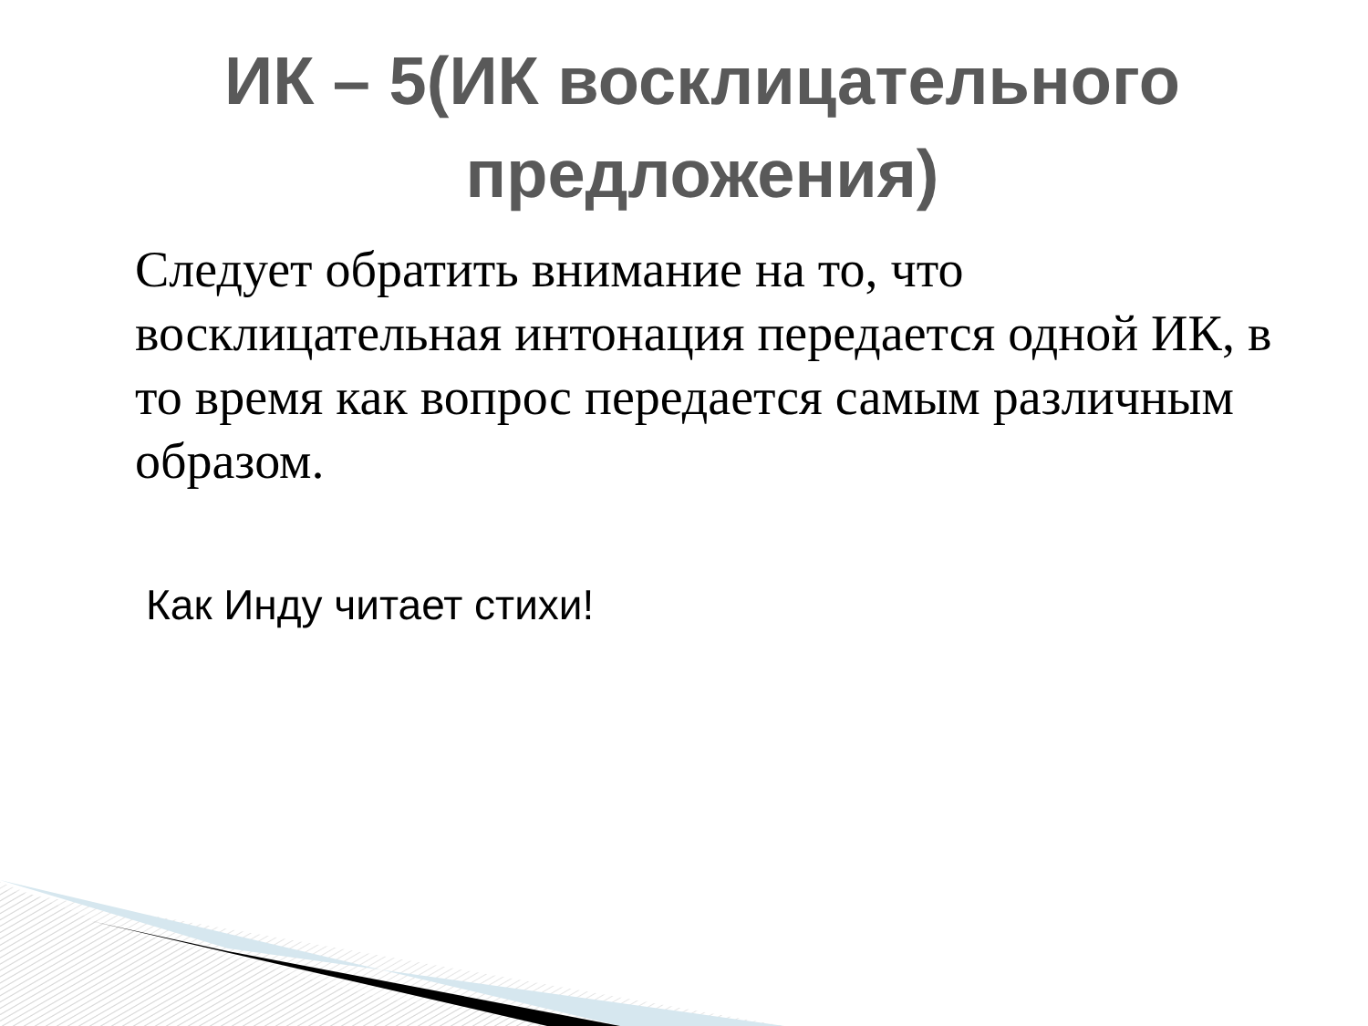ИК – 5(ИК восклицательного
предложения)
Следует обратить внимание на то, что восклицательная интонация передается одной ИК, в то время как вопрос передается самым различным образом.
Как Инду читает стихи!